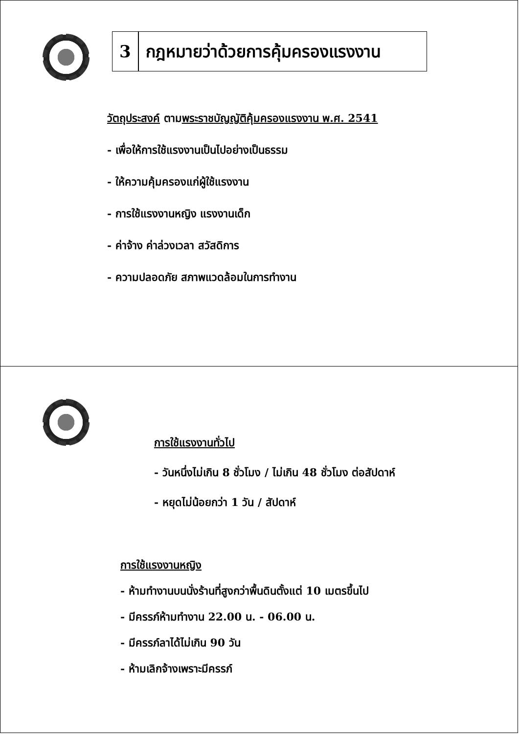3 กฎหมายว่าด้วยการคุ้มครองแรงงาน
วัตถุประสงค์ ตามพระราชบัญญัติคุ้มครองแรงงาน พ.ศ. 2541
- เพื่อให้การใช้แรงงานเป็นไปอย่างเป็นธรรม
- ให้ความคุ้มครองแก่ผู้ใช้แรงงาน
- การใช้แรงงานหญิง แรงงานเด็ก
- ค่าจ้าง ค่าล่วงเวลา สวัสดิการ
- ความปลอดภัย สภาพแวดล้อมในการทำงาน
การใช้แรงงานทั่วไป
- วันหนึ่งไม่เกิน 8 ชั่วโมง / ไม่เกิน 48 ชั่วโมง ต่อสัปดาห์
- หยุดไม่น้อยกว่า 1 วัน / สัปดาห์
การใช้แรงงานหญิง
- ห้ามทำงานบนนั่งร้านที่สูงกว่าพื้นดินตั้งแต่ 10 เมตรขึ้นไป
- มีครรภ์ห้ามทำงาน 22.00 น. - 06.00 น.
- มีครรภ์ลาได้ไม่เกิน 90 วัน
- ห้ามเลิกจ้างเพราะมีครรภ์